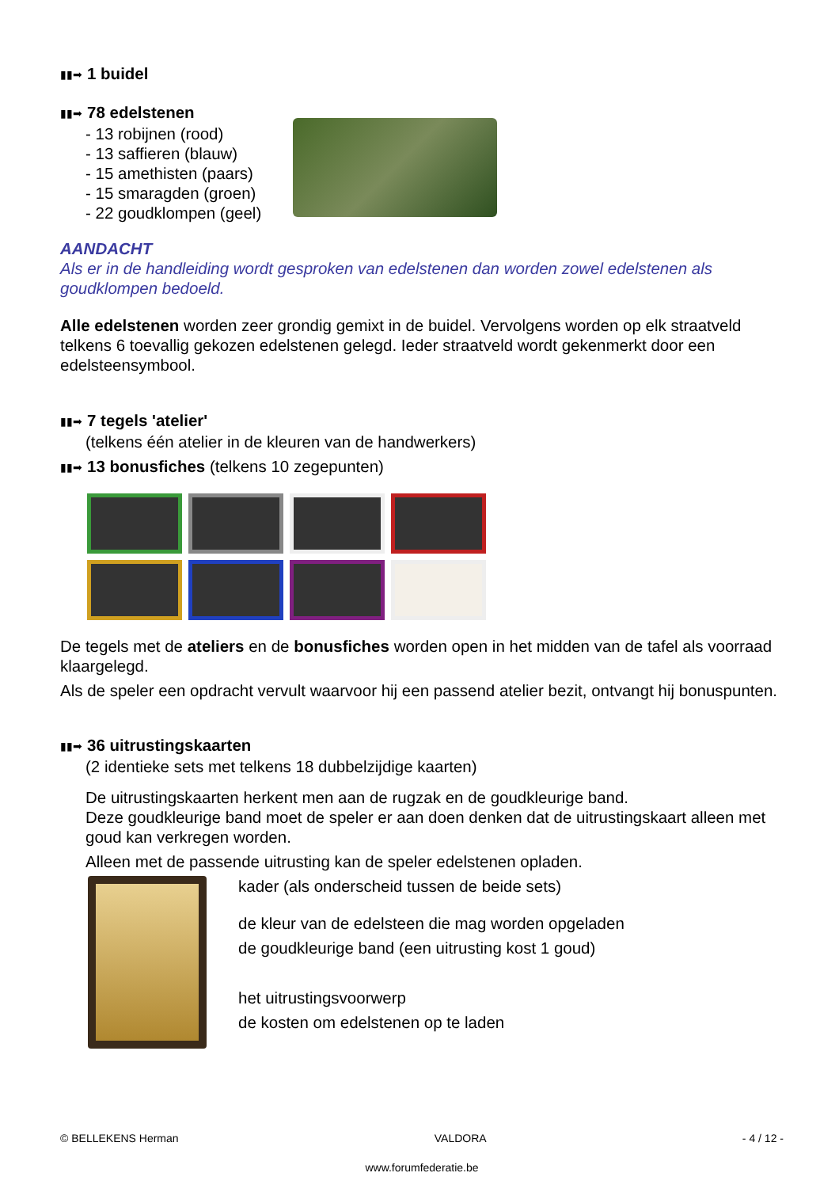▮▮➡ 1 buidel
▮▮➡ 78 edelstenen
- 13 robijnen (rood)
- 13 saffieren (blauw)
- 15 amethisten (paars)
- 15 smaragden (groen)
- 22 goudklompen (geel)
AANDACHT
Als er in de handleiding wordt gesproken van edelstenen dan worden zowel edelstenen als goudklompen bedoeld.
Alle edelstenen worden zeer grondig gemixt in de buidel. Vervolgens worden op elk straatveld telkens 6 toevallig gekozen edelstenen gelegd. Ieder straatveld wordt gekenmerkt door een edelsteensymbool.
▮▮➡ 7 tegels 'atelier'
(telkens één atelier in de kleuren van de handwerkers)
▮▮➡ 13 bonusfiches (telkens 10 zegepunten)
De tegels met de ateliers en de bonusfiches worden open in het midden van de tafel als voorraad klaargelegd.
Als de speler een opdracht vervult waarvoor hij een passend atelier bezit, ontvangt hij bonuspunten.
▮▮➡ 36 uitrustingskaarten
(2 identieke sets met telkens 18 dubbelzijdige kaarten)
De uitrustingskaarten herkent men aan de rugzak en de goudkleurige band.
Deze goudkleurige band moet de speler er aan doen denken dat de uitrustingskaart alleen met goud kan verkregen worden.
Alleen met de passende uitrusting kan de speler edelstenen opladen.
kader (als onderscheid tussen de beide sets)
de kleur van de edelsteen die mag worden opgeladen
de goudkleurige band (een uitrusting kost 1 goud)
het uitrustingsvoorwerp
de kosten om edelstenen op te laden
© BELLEKENS Herman VALDORA - 4 / 12 -
www.forumfederatie.be